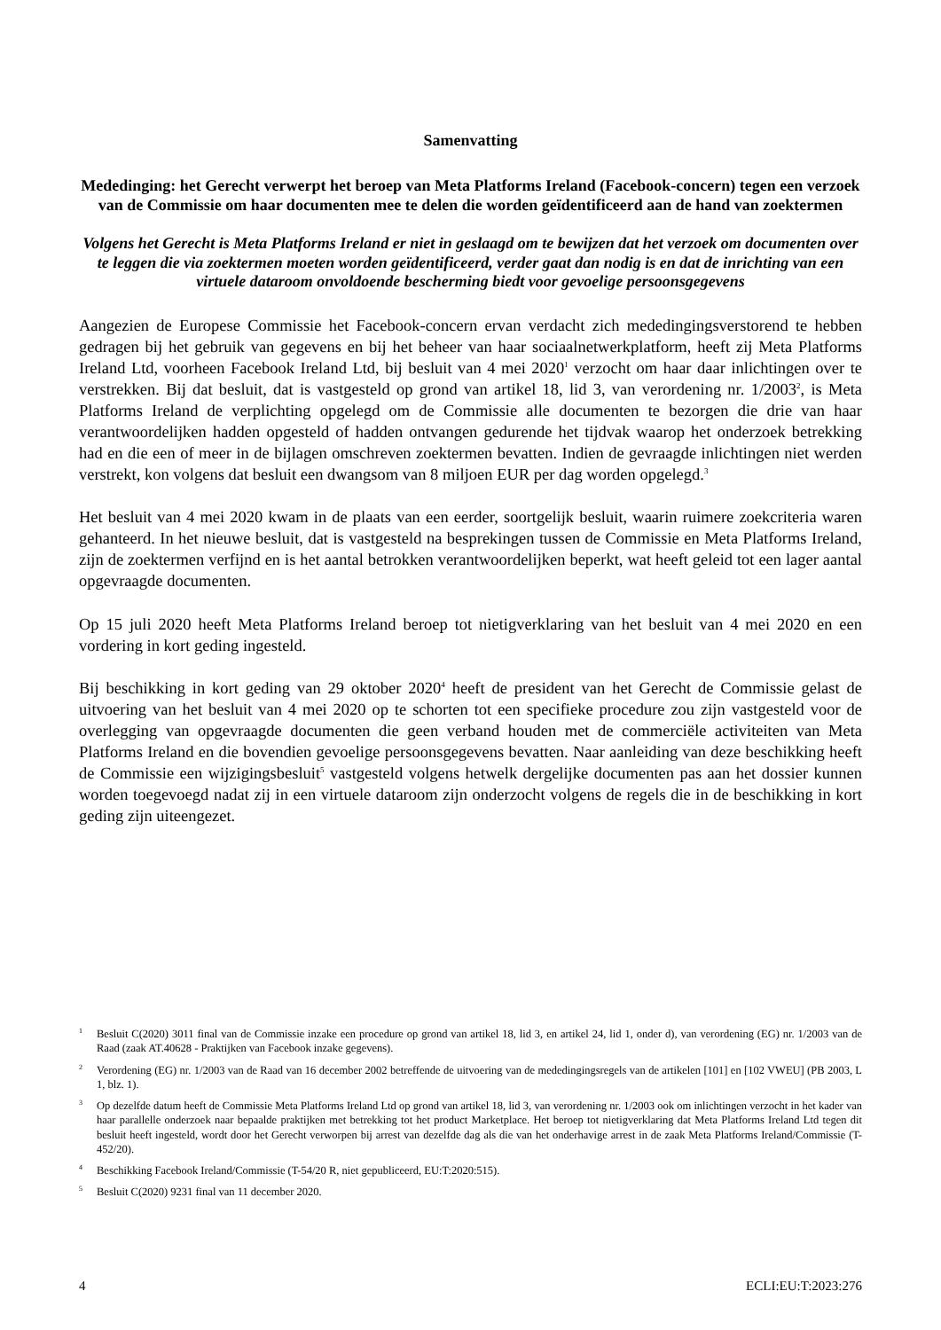Samenvatting
Mededinging: het Gerecht verwerpt het beroep van Meta Platforms Ireland (Facebook-concern) tegen een verzoek van de Commissie om haar documenten mee te delen die worden geïdentificeerd aan de hand van zoektermen
Volgens het Gerecht is Meta Platforms Ireland er niet in geslaagd om te bewijzen dat het verzoek om documenten over te leggen die via zoektermen moeten worden geïdentificeerd, verder gaat dan nodig is en dat de inrichting van een virtuele dataroom onvoldoende bescherming biedt voor gevoelige persoonsgegevens
Aangezien de Europese Commissie het Facebook-concern ervan verdacht zich mededingingsverstorend te hebben gedragen bij het gebruik van gegevens en bij het beheer van haar sociaalnetwerkplatform, heeft zij Meta Platforms Ireland Ltd, voorheen Facebook Ireland Ltd, bij besluit van 4 mei 2020<sup>1</sup> verzocht om haar daar inlichtingen over te verstrekken. Bij dat besluit, dat is vastgesteld op grond van artikel 18, lid 3, van verordening nr. 1/2003<sup>2</sup>, is Meta Platforms Ireland de verplichting opgelegd om de Commissie alle documenten te bezorgen die drie van haar verantwoordelijken hadden opgesteld of hadden ontvangen gedurende het tijdvak waarop het onderzoek betrekking had en die een of meer in de bijlagen omschreven zoektermen bevatten. Indien de gevraagde inlichtingen niet werden verstrekt, kon volgens dat besluit een dwangsom van 8 miljoen EUR per dag worden opgelegd.<sup>3</sup>
Het besluit van 4 mei 2020 kwam in de plaats van een eerder, soortgelijk besluit, waarin ruimere zoekcriteria waren gehanteerd. In het nieuwe besluit, dat is vastgesteld na besprekingen tussen de Commissie en Meta Platforms Ireland, zijn de zoektermen verfijnd en is het aantal betrokken verantwoordelijken beperkt, wat heeft geleid tot een lager aantal opgevraagde documenten.
Op 15 juli 2020 heeft Meta Platforms Ireland beroep tot nietigverklaring van het besluit van 4 mei 2020 en een vordering in kort geding ingesteld.
Bij beschikking in kort geding van 29 oktober 2020<sup>4</sup> heeft de president van het Gerecht de Commissie gelast de uitvoering van het besluit van 4 mei 2020 op te schorten tot een specifieke procedure zou zijn vastgesteld voor de overlegging van opgevraagde documenten die geen verband houden met de commerciële activiteiten van Meta Platforms Ireland en die bovendien gevoelige persoonsgegevens bevatten. Naar aanleiding van deze beschikking heeft de Commissie een wijzigingsbesluit<sup>5</sup> vastgesteld volgens hetwelk dergelijke documenten pas aan het dossier kunnen worden toegevoegd nadat zij in een virtuele dataroom zijn onderzocht volgens de regels die in de beschikking in kort geding zijn uiteengezet.
1 Besluit C(2020) 3011 final van de Commissie inzake een procedure op grond van artikel 18, lid 3, en artikel 24, lid 1, onder d), van verordening (EG) nr. 1/2003 van de Raad (zaak AT.40628 - Praktijken van Facebook inzake gegevens).
2 Verordening (EG) nr. 1/2003 van de Raad van 16 december 2002 betreffende de uitvoering van de mededingingsregels van de artikelen [101] en [102 VWEU] (PB 2003, L 1, blz. 1).
3 Op dezelfde datum heeft de Commissie Meta Platforms Ireland Ltd op grond van artikel 18, lid 3, van verordening nr. 1/2003 ook om inlichtingen verzocht in het kader van haar parallelle onderzoek naar bepaalde praktijken met betrekking tot het product Marketplace. Het beroep tot nietigverklaring dat Meta Platforms Ireland Ltd tegen dit besluit heeft ingesteld, wordt door het Gerecht verworpen bij arrest van dezelfde dag als die van het onderhavige arrest in de zaak Meta Platforms Ireland/Commissie (T-452/20).
4 Beschikking Facebook Ireland/Commissie (T-54/20 R, niet gepubliceerd, EU:T:2020:515).
5 Besluit C(2020) 9231 final van 11 december 2020.
4 ECLI:EU:T:2023:276